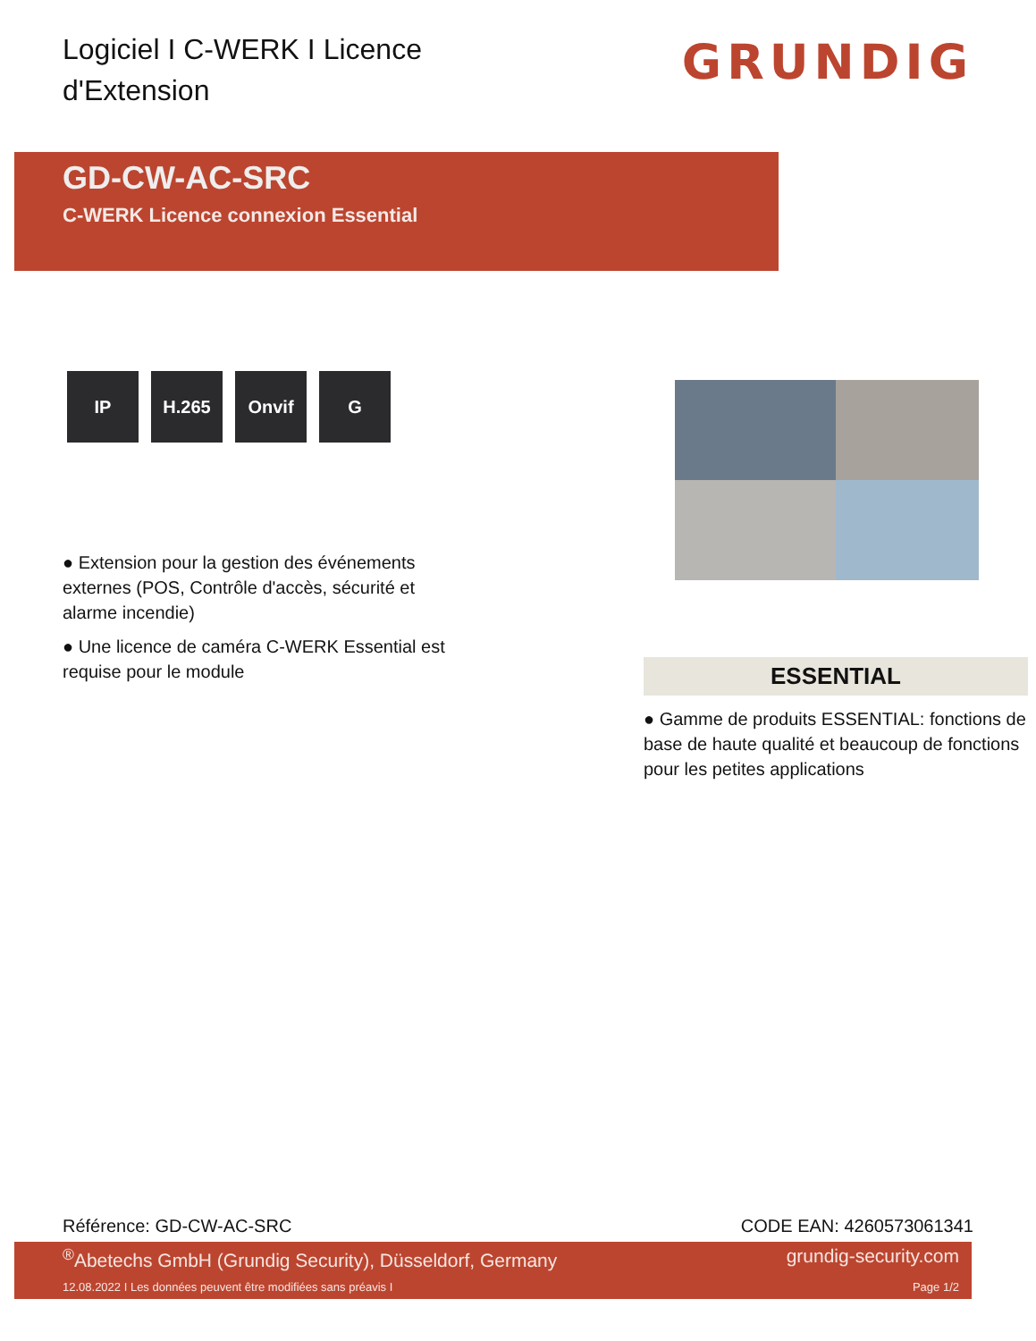Logiciel I C-WERK I Licence d'Extension
GRUNDIG
GD-CW-AC-SRC
C-WERK Licence connexion Essential
IP H.265 Onvif G
● Extension pour la gestion des événements externes (POS, Contrôle d'accès, sécurité et alarme incendie)
● Une licence de caméra C-WERK Essential est requise pour le module
ESSENTIAL
● Gamme de produits ESSENTIAL: fonctions de base de haute qualité et beaucoup de fonctions pour les petites applications
Référence: GD-CW-AC-SRC CODE EAN: 4260573061341
<sup>®</sup>Abetechs GmbH (Grundig Security), Düsseldorf, Germany grundig-security.com
12.08.2022 I Les données peuvent être modifiées sans préavis I Page 1/2